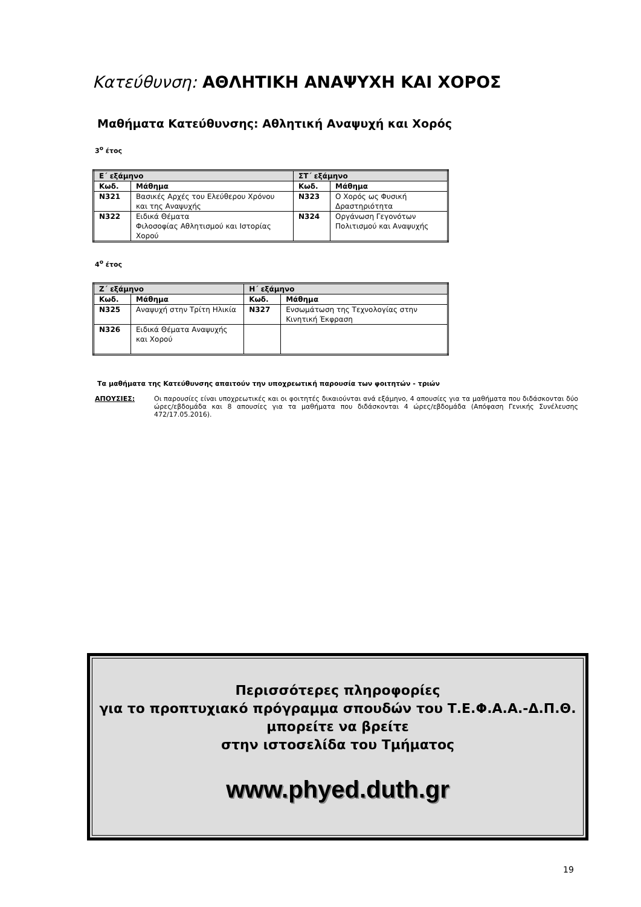Κατεύθυνση: ΑΘΛΗΤΙΚΗ ΑΝΑΨΥΧΗ ΚΑΙ ΧΟΡΟΣ
Μαθήματα Κατεύθυνσης: Αθλητική Αναψυχή και Χορός
3<sup>ο</sup> έτος
| Ε΄ εξάμηνο | | ΣΤ΄ εξάμηνο | |
| --- | --- | --- | --- |
| Κωδ. | Μάθημα | Κωδ. | Μάθημα |
| Ν321 | Βασικές Αρχές του Ελεύθερου Χρόνου και της Αναψυχής | Ν323 | Ο Χορός ως Φυσική Δραστηριότητα |
| Ν322 | Ειδικά Θέματα Φιλοσοφίας Αθλητισμού και Ιστορίας Χορού | Ν324 | Οργάνωση Γεγονότων Πολιτισμού και Αναψυχής |
4<sup>ο</sup> έτος
| Ζ΄ εξάμηνο | | Η΄ εξάμηνο | |
| --- | --- | --- | --- |
| Κωδ. | Μάθημα | Κωδ. | Μάθημα |
| Ν325 | Αναψυχή στην Τρίτη Ηλικία | Ν327 | Ενσωμάτωση της Τεχνολογίας στην Κινητική Έκφραση |
| Ν326 | Ειδικά Θέματα Αναψυχής και Χορού | | |
Τα μαθήματα της Κατεύθυνσης απαιτούν την υποχρεωτική παρουσία των φοιτητών - τριών
ΑΠΟΥΣΙΕΣ: Οι παρουσίες είναι υποχρεωτικές και οι φοιτητές δικαιούνται ανά εξάμηνο, 4 απουσίες για τα μαθήματα που διδάσκονται δύο ώρες/εβδομάδα και 8 απουσίες για τα μαθήματα που διδάσκονται 4 ώρες/εβδομάδα (Απόφαση Γενικής Συνέλευσης 472/17.05.2016).
Περισσότερες πληροφορίες
για το προπτυχιακό πρόγραμμα σπουδών του Τ.Ε.Φ.Α.Α.-Δ.Π.Θ.
μπορείτε να βρείτε
στην ιστοσελίδα του Τμήματος
www.phyed.duth.gr
19